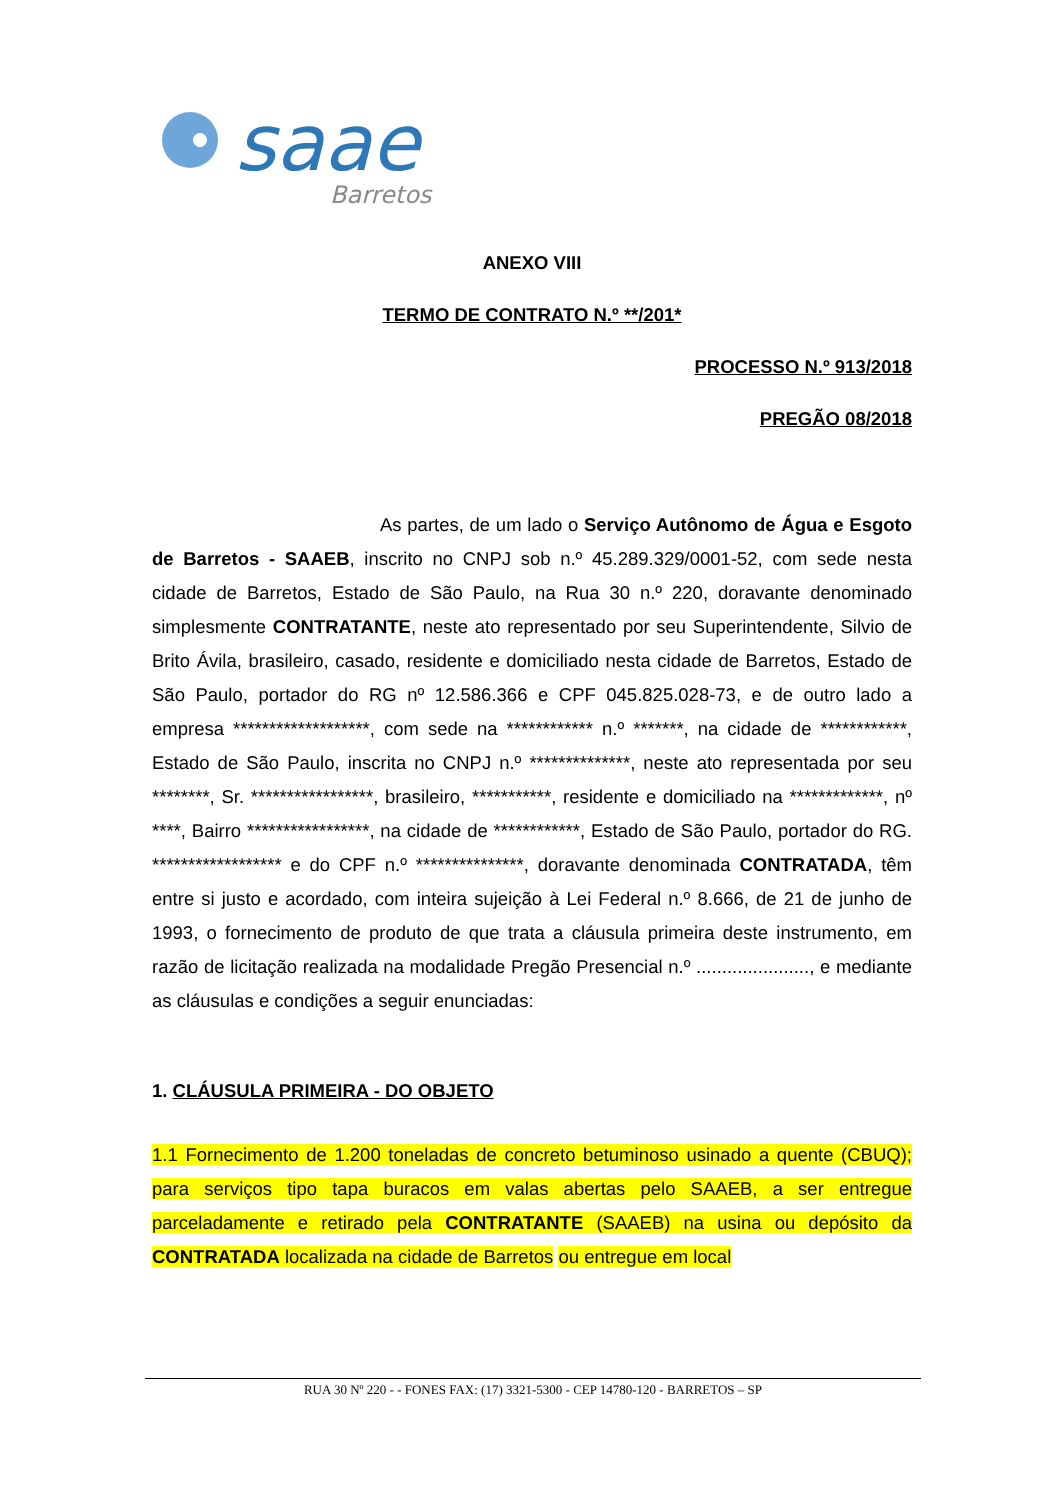saae
Barretos
ANEXO VIII
TERMO DE CONTRATO N.º **/201*
PROCESSO N.º 913/2018
PREGÃO 08/2018
As partes, de um lado o Serviço Autônomo de Água e Esgoto de Barretos - SAAEB, inscrito no CNPJ sob n.º 45.289.329/0001-52, com sede nesta cidade de Barretos, Estado de São Paulo, na Rua 30 n.º 220, doravante denominado simplesmente CONTRATANTE, neste ato representado por seu Superintendente, Silvio de Brito Ávila, brasileiro, casado, residente e domiciliado nesta cidade de Barretos, Estado de São Paulo, portador do RG nº 12.586.366 e CPF 045.825.028-73, e de outro lado a empresa *******************, com sede na ************ n.º *******, na cidade de ************, Estado de São Paulo, inscrita no CNPJ n.º **************, neste ato representada por seu ********, Sr. *****************, brasileiro, ***********, residente e domiciliado na *************, nº ****, Bairro *****************, na cidade de ************, Estado de São Paulo, portador do RG. ****************** e do CPF n.º ***************, doravante denominada CONTRATADA, têm entre si justo e acordado, com inteira sujeição à Lei Federal n.º 8.666, de 21 de junho de 1993, o fornecimento de produto de que trata a cláusula primeira deste instrumento, em razão de licitação realizada na modalidade Pregão Presencial n.º ......................, e mediante as cláusulas e condições a seguir enunciadas:
1. CLÁUSULA PRIMEIRA - DO OBJETO
1.1 Fornecimento de 1.200 toneladas de concreto betuminoso usinado a quente (CBUQ); para serviços tipo tapa buracos em valas abertas pelo SAAEB, a ser entregue parceladamente e retirado pela CONTRATANTE (SAAEB) na usina ou depósito da CONTRATADA localizada na cidade de Barretos ou entregue em local
RUA 30 Nº 220 - - FONES FAX: (17) 3321-5300 - CEP 14780-120 - BARRETOS – SP